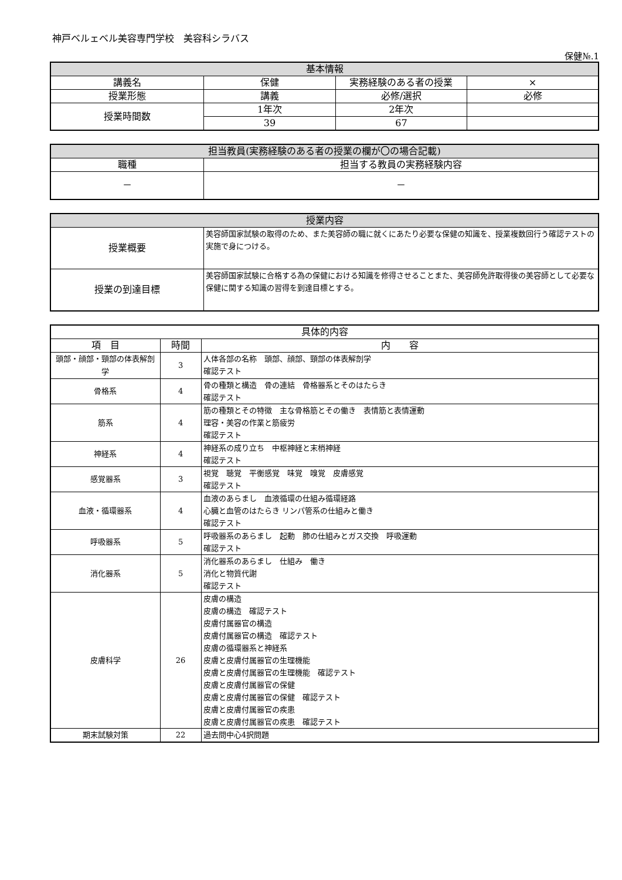神戸ベルェベル美容専門学校　美容科シラバス
保健№.1
| 基本情報 | | | |
| --- | --- | --- | --- |
| 講義名 | 保健 | 実務経験のある者の授業 | × |
| 授業形態 | 講義 | 必修/選択 | 必修 |
| 授業時間数 | 1年次 | 2年次 | |
| | 39 | 67 | |
| 担当教員(実務経験のある者の授業の欄が〇の場合記載) | |
| --- | --- |
| 職種 | 担当する教員の実務経験内容 |
| － | － |
| 授業内容 | |
| --- | --- |
| 授業概要 | 美容師国家試験の取得のため、また美容師の職に就くにあたり必要な保健の知識を、授業複数回行う確認テストの実施で身につける。 |
| 授業の到達目標 | 美容師国家試験に合格する為の保健における知識を修得させることまた、美容師免許取得後の美容師として必要な保健に関する知識の習得を到達目標とする。 |
| 具体的内容 | | |
| --- | --- | --- |
| 項 目 | 時間 | 内 容 |
| 頭部・顔部・頸部の体表解剖学 | 3 | 人体各部の名称 頭部、顔部、頸部の体表解剖学 確認テスト |
| 骨格系 | 4 | 骨の種類と構造 骨の連結 骨格器系とそのはたらき 確認テスト |
| 筋系 | 4 | 筋の種類とその特徴 主な骨格筋とその働き 表情筋と表情運動 理容・美容の作業と筋疲労 確認テスト |
| 神経系 | 4 | 神経系の成り立ち 中枢神経と末梢神経 確認テスト |
| 感覚器系 | 3 | 視覚 聴覚 平衡感覚 味覚 嗅覚 皮膚感覚 確認テスト |
| 血液・循環器系 | 4 | 血液のあらまし 血液循環の仕組み循環経路 心臓と血管のはたらき リンパ管系の仕組みと働き 確認テスト |
| 呼吸器系 | 5 | 呼吸器系のあらまし 起動 肺の仕組みとガス交換 呼吸運動 確認テスト |
| 消化器系 | 5 | 消化器系のあらまし 仕組み 働き 消化と物質代謝 確認テスト |
| 皮膚科学 | 26 | 皮膚の構造 皮膚の構造 確認テスト 皮膚付属器官の構造 皮膚付属器官の構造 確認テスト 皮膚の循環器系と神経系 皮膚と皮膚付属器官の生理機能 皮膚と皮膚付属器官の生理機能 確認テスト 皮膚と皮膚付属器官の保健 皮膚と皮膚付属器官の保健 確認テスト 皮膚と皮膚付属器官の疾患 皮膚と皮膚付属器官の疾患 確認テスト |
| 期末試験対策 | 22 | 過去問中心4択問題 |